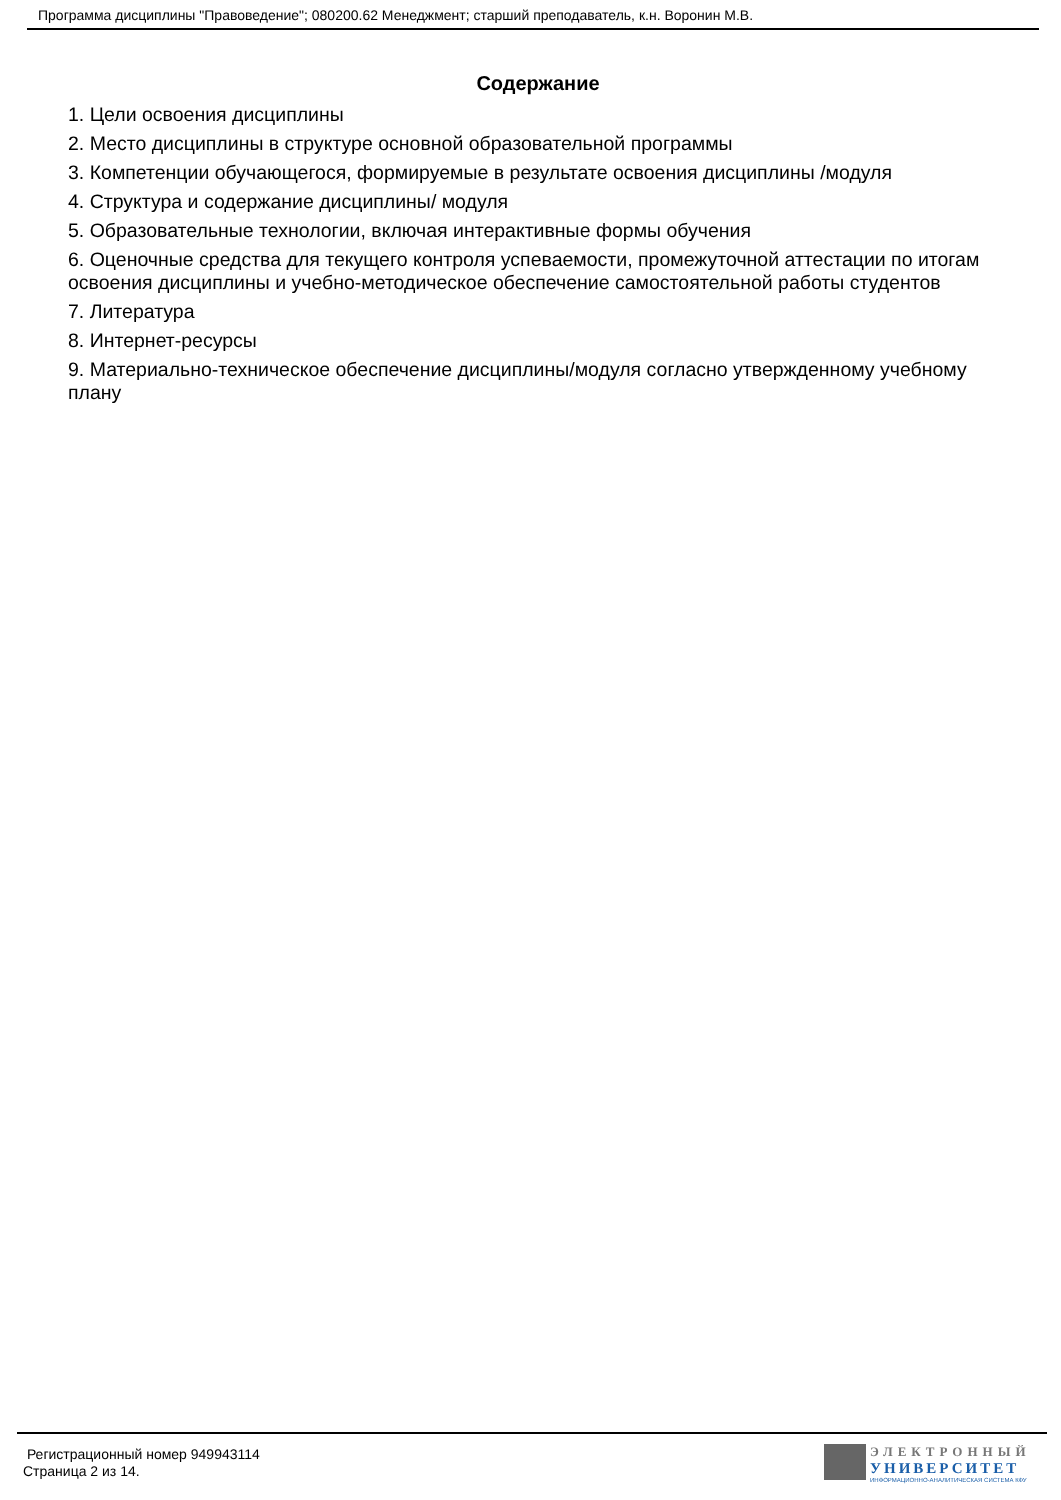Программа дисциплины "Правоведение"; 080200.62 Менеджмент; старший преподаватель, к.н. Воронин М.В.
Содержание
1. Цели освоения дисциплины
2. Место дисциплины в структуре основной образовательной программы
3. Компетенции обучающегося, формируемые в результате освоения дисциплины /модуля
4. Структура и содержание дисциплины/ модуля
5. Образовательные технологии, включая интерактивные формы обучения
6. Оценочные средства для текущего контроля успеваемости, промежуточной аттестации по итогам освоения дисциплины и учебно-методическое обеспечение самостоятельной работы студентов
7. Литература
8. Интернет-ресурсы
9. Материально-техническое обеспечение дисциплины/модуля согласно утвержденному учебному плану
Регистрационный номер 949943114
Страница 2 из 14.
ЭЛЕКТРОННЫЙ
УНИВЕРСИТЕТ
ИНФОРМАЦИОННО-АНАЛИТИЧЕСКАЯ СИСТЕМА КФУ